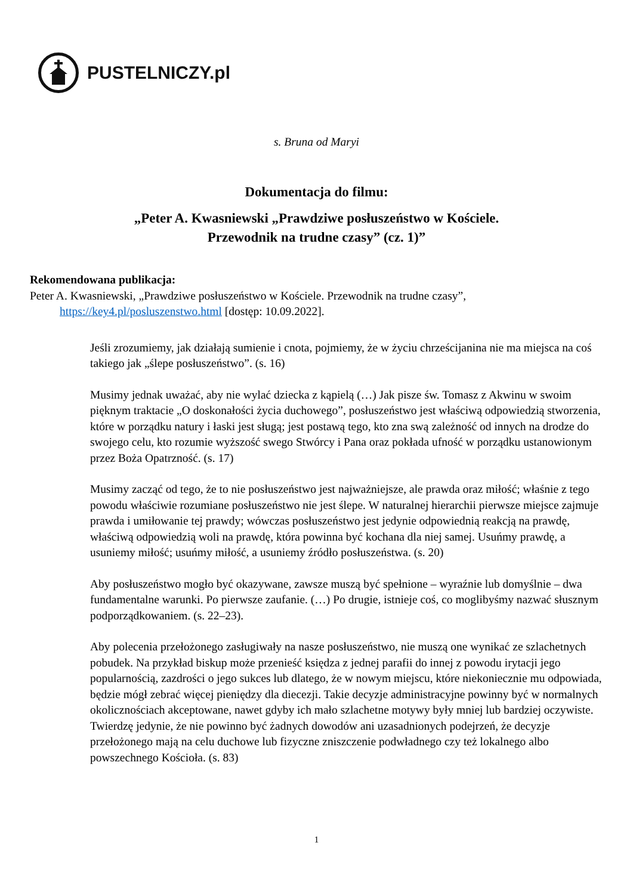PUSTELNICZY.pl
s. Bruna od Maryi
Dokumentacja do filmu:
„Peter A. Kwasniewski „Prawdziwe posłuszeństwo w Kościele.
Przewodnik na trudne czasy” (cz. 1)”
Rekomendowana publikacja:
Peter A. Kwasniewski, „Prawdziwe posłuszeństwo w Kościele. Przewodnik na trudne czasy”,
https://key4.pl/posluszenstwo.html [dostęp: 10.09.2022].
Jeśli zrozumiemy, jak działają sumienie i cnota, pojmiemy, że w życiu chrześcijanina nie ma miejsca na coś takiego jak „ślepe posłuszeństwo”. (s. 16)
Musimy jednak uważać, aby nie wylać dziecka z kąpielą (…) Jak pisze św. Tomasz z Akwinu w swoim pięknym traktacie „O doskonałości życia duchowego”, posłuszeństwo jest właściwą odpowiedzią stworzenia, które w porządku natury i łaski jest sługą; jest postawą tego, kto zna swą zależność od innych na drodze do swojego celu, kto rozumie wyższość swego Stwórcy i Pana oraz pokłada ufność w porządku ustanowionym przez Boża Opatrzność. (s. 17)
Musimy zacząć od tego, że to nie posłuszeństwo jest najważniejsze, ale prawda oraz miłość; właśnie z tego powodu właściwie rozumiane posłuszeństwo nie jest ślepe. W naturalnej hierarchii pierwsze miejsce zajmuje prawda i umiłowanie tej prawdy; wówczas posłuszeństwo jest jedynie odpowiednią reakcją na prawdę, właściwą odpowiedzią woli na prawdę, która powinna być kochana dla niej samej. Usuńmy prawdę, a usuniemy miłość; usuńmy miłość, a usuniemy źródło posłuszeństwa. (s. 20)
Aby posłuszeństwo mogło być okazywane, zawsze muszą być spełnione – wyraźnie lub domyślnie – dwa fundamentalne warunki. Po pierwsze zaufanie. (…) Po drugie, istnieje coś, co moglibyśmy nazwać słusznym podporządkowaniem. (s. 22–23).
Aby polecenia przełożonego zasługiwały na nasze posłuszeństwo, nie muszą one wynikać ze szlachetnych pobudek. Na przykład biskup może przenieść księdza z jednej parafii do innej z powodu irytacji jego popularnością, zazdrości o jego sukces lub dlatego, że w nowym miejscu, które niekoniecznie mu odpowiada, będzie mógł zebrać więcej pieniędzy dla diecezji. Takie decyzje administracyjne powinny być w normalnych okolicznościach akceptowane, nawet gdyby ich mało szlachetne motywy były mniej lub bardziej oczywiste. Twierdzę jedynie, że nie powinno być żadnych dowodów ani uzasadnionych podejrzeń, że decyzje przełożonego mają na celu duchowe lub fizyczne zniszczenie podwładnego czy też lokalnego albo powszechnego Kościoła. (s. 83)
1